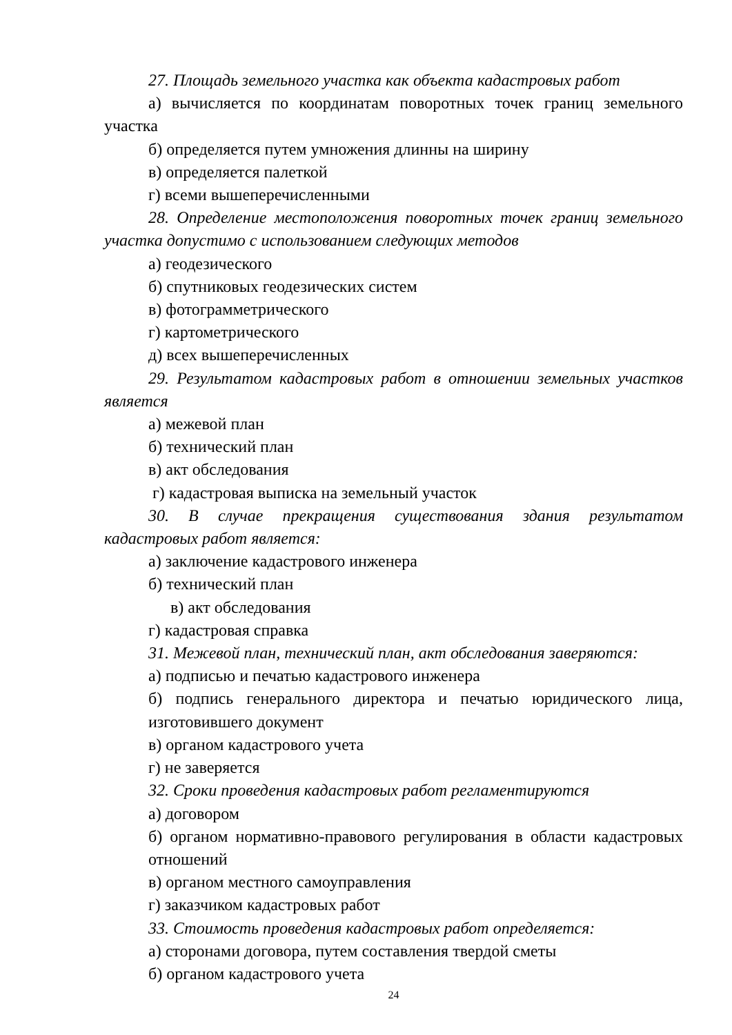27. Площадь земельного участка как объекта кадастровых работ
а) вычисляется по координатам поворотных точек границ земельного участка
б) определяется путем умножения длинны на ширину
в) определяется палеткой
г) всеми вышеперечисленными
28. Определение местоположения поворотных точек границ земельного участка допустимо с использованием следующих методов
а) геодезического
б) спутниковых геодезических систем
в) фотограмметрического
г) картометрического
д) всех вышеперечисленных
29. Результатом кадастровых работ в отношении земельных участков является
а) межевой план
б) технический план
в) акт обследования
г) кадастровая выписка на земельный участок
30. В случае прекращения существования здания результатом кадастровых работ является:
а) заключение кадастрового инженера
б) технический план
в) акт обследования
г) кадастровая справка
31. Межевой план, технический план, акт обследования заверяются:
а) подписью и печатью кадастрового инженера
б) подпись генерального директора и печатью юридического лица, изготовившего документ
в) органом кадастрового учета
г) не заверяется
32. Сроки проведения кадастровых работ регламентируются
а) договором
б) органом нормативно-правового регулирования в области кадастровых отношений
в) органом местного самоуправления
г) заказчиком кадастровых работ
33. Стоимость проведения кадастровых работ определяется:
а) сторонами договора, путем составления твердой сметы
б) органом кадастрового учета
24